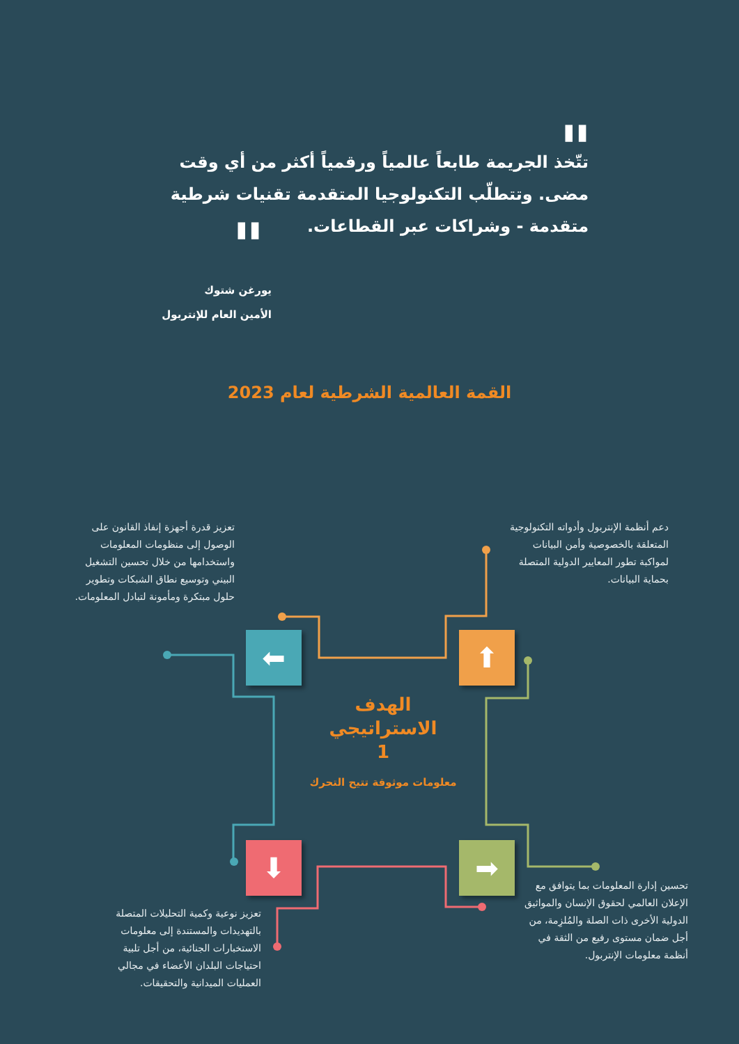"
"
تتّخذ الجريمة طابعاً عالمياً ورقمياً أكثر من أي وقت مضى. وتتطلّب التكنولوجيا المتقدمة تقنيات شرطية متقدمة - وشراكات عبر القطاعات.
يورغن شتوك
الأمين العام للإنتربول
القمة العالمية الشرطية لعام 2023
تعزيز قدرة أجهزة إنفاذ القانون على الوصول إلى منظومات المعلومات واستخدامها من خلال تحسين التشغيل البيني وتوسيع نطاق الشبكات وتطوير حلول مبتكرة ومأمونة لتبادل المعلومات.
دعم أنظمة الإنتربول وأدواته التكنولوجية المتعلقة بالخصوصية وأمن البيانات لمواكبة تطور المعايير الدولية المتصلة بحماية البيانات.
⬅ ⬆
الهدف الاستراتيجي
1
معلومات موثوقة تتيح التحرك
⬇ ➡
تحسين إدارة المعلومات بما يتوافق مع الإعلان العالمي لحقوق الإنسان والمواثيق الدولية الأخرى ذات الصلة والمُلزِمة، من أجل ضمان مستوى رفيع من الثقة في أنظمة معلومات الإنتربول.
تعزيز نوعية وكمية التحليلات المتصلة بالتهديدات والمستندة إلى معلومات الاستخبارات الجنائية، من أجل تلبية احتياجات البلدان الأعضاء في مجالي العمليات الميدانية والتحقيقات.